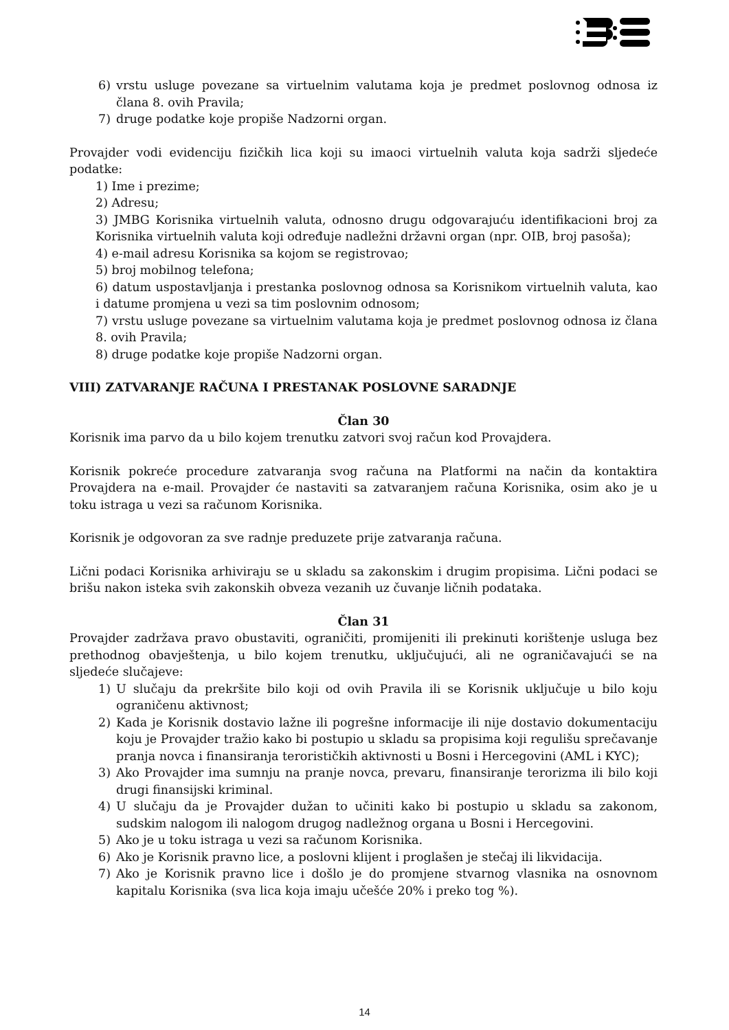6) vrstu usluge povezane sa virtuelnim valutama koja je predmet poslovnog odnosa iz člana 8. ovih Pravila;
7) druge podatke koje propiše Nadzorni organ.
Provajder vodi evidenciju fizičkih lica koji su imaoci virtuelnih valuta koja sadrži sljedeće podatke:
1) Ime i prezime;
2) Adresu;
3) JMBG Korisnika virtuelnih valuta, odnosno drugu odgovarajuću identifikacioni broj za Korisnika virtuelnih valuta koji određuje nadležni državni organ (npr. OIB, broj pasoša);
4) e-mail adresu Korisnika sa kojom se registrovao;
5) broj mobilnog telefona;
6) datum uspostavljanja i prestanka poslovnog odnosa sa Korisnikom virtuelnih valuta, kao i datume promjena u vezi sa tim poslovnim odnosom;
7) vrstu usluge povezane sa virtuelnim valutama koja je predmet poslovnog odnosa iz člana 8. ovih Pravila;
8) druge podatke koje propiše Nadzorni organ.
VIII) ZATVARANJE RAČUNA I PRESTANAK POSLOVNE SARADNJE
Član 30
Korisnik ima parvo da u bilo kojem trenutku zatvori svoj račun kod Provajdera.
Korisnik pokreće procedure zatvaranja svog računa na Platformi na način da kontaktira Provajdera na e-mail. Provajder će nastaviti sa zatvaranjem računa Korisnika, osim ako je u toku istraga u vezi sa računom Korisnika.
Korisnik je odgovoran za sve radnje preduzete prije zatvaranja računa.
Lični podaci Korisnika arhiviraju se u skladu sa zakonskim i drugim propisima. Lični podaci se brišu nakon isteka svih zakonskih obveza vezanih uz čuvanje ličnih podataka.
Član 31
Provajder zadržava pravo obustaviti, ograničiti, promijeniti ili prekinuti korištenje usluga bez prethodnog obavještenja, u bilo kojem trenutku, uključujući, ali ne ograničavajući se na sljedeće slučajeve:
1) U slučaju da prekršite bilo koji od ovih Pravila ili se Korisnik uključuje u bilo koju ograničenu aktivnost;
2) Kada je Korisnik dostavio lažne ili pogrešne informacije ili nije dostavio dokumentaciju koju je Provajder tražio kako bi postupio u skladu sa propisima koji regulišu sprečavanje pranja novca i finansiranja terorističkih aktivnosti u Bosni i Hercegovini (AML i KYC);
3) Ako Provajder ima sumnju na pranje novca, prevaru, finansiranje terorizma ili bilo koji drugi finansijski kriminal.
4) U slučaju da je Provajder dužan to učiniti kako bi postupio u skladu sa zakonom, sudskim nalogom ili nalogom drugog nadležnog organa u Bosni i Hercegovini.
5) Ako je u toku istraga u vezi sa računom Korisnika.
6) Ako je Korisnik pravno lice, a poslovni klijent i proglašen je stečaj ili likvidacija.
7) Ako je Korisnik pravno lice i došlo je do promjene stvarnog vlasnika na osnovnom kapitalu Korisnika (sva lica koja imaju učešće 20% i preko tog %).
14